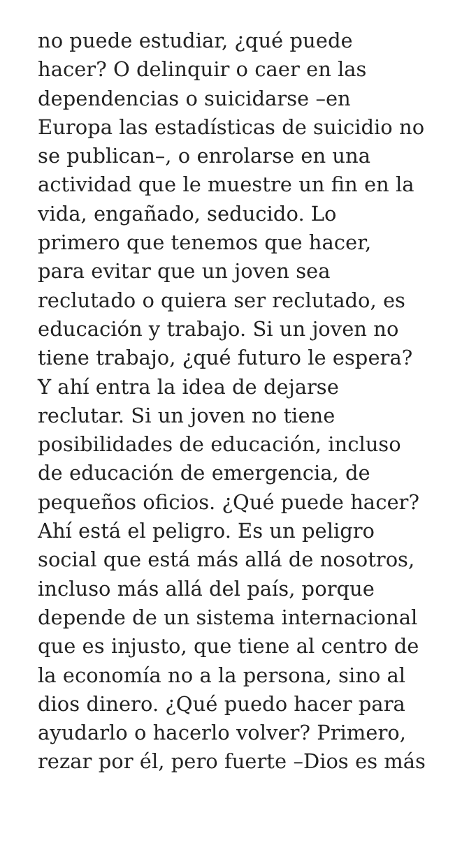no puede estudiar, ¿qué puede
hacer? O delinquir o caer en las
dependencias o suicidarse –en
Europa las estadísticas de suicidio no
se publican–, o enrolarse en una
actividad que le muestre un fin en la
vida, engañado, seducido. Lo
primero que tenemos que hacer,
para evitar que un joven sea
reclutado o quiera ser reclutado, es
educación y trabajo. Si un joven no
tiene trabajo, ¿qué futuro le espera?
Y ahí entra la idea de dejarse
reclutar. Si un joven no tiene
posibilidades de educación, incluso
de educación de emergencia, de
pequeños oficios. ¿Qué puede hacer?
Ahí está el peligro. Es un peligro
social que está más allá de nosotros,
incluso más allá del país, porque
depende de un sistema internacional
que es injusto, que tiene al centro de
la economía no a la persona, sino al
dios dinero. ¿Qué puedo hacer para
ayudarlo o hacerlo volver? Primero,
rezar por él, pero fuerte –Dios es más